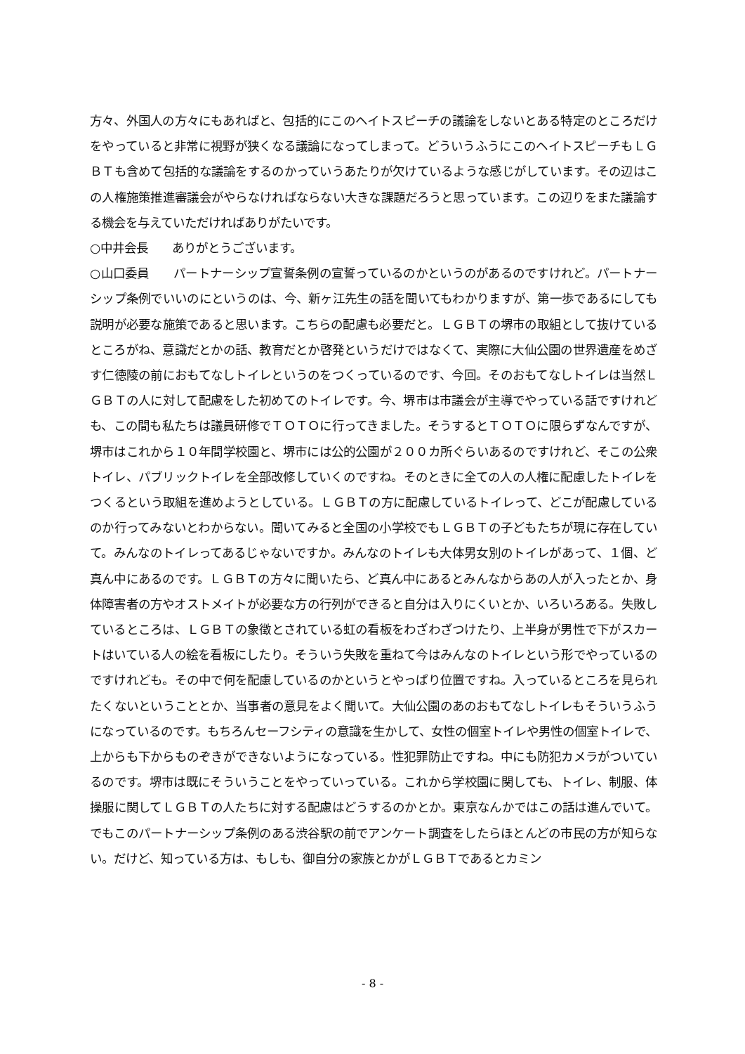方々、外国人の方々にもあればと、包括的にこのヘイトスピーチの議論をしないとある特定のところだけをやっていると非常に視野が狭くなる議論になってしまって。どういうふうにこのヘイトスピーチもＬＧＢＴも含めて包括的な議論をするのかっていうあたりが欠けているような感じがしています。その辺はこの人権施策推進審議会がやらなければならない大きな課題だろうと思っています。この辺りをまた議論する機会を与えていただければありがたいです。
○中井会長　　ありがとうございます。
○山口委員　　パートナーシップ宣誓条例の宣誓っているのかというのがあるのですけれど。パートナーシップ条例でいいのにというのは、今、新ヶ江先生の話を聞いてもわかりますが、第一歩であるにしても説明が必要な施策であると思います。こちらの配慮も必要だと。ＬＧＢＴの堺市の取組として抜けているところがね、意識だとかの話、教育だとか啓発というだけではなくて、実際に大仙公園の世界遺産をめざす仁徳陵の前におもてなしトイレというのをつくっているのです、今回。そのおもてなしトイレは当然ＬＧＢＴの人に対して配慮をした初めてのトイレです。今、堺市は市議会が主導でやっている話ですけれども、この間も私たちは議員研修でＴＯＴＯに行ってきました。そうするとＴＯＴＯに限らずなんですが、堺市はこれから１０年間学校園と、堺市には公的公園が２００カ所ぐらいあるのですけれど、そこの公衆トイレ、パブリックトイレを全部改修していくのですね。そのときに全ての人の人権に配慮したトイレをつくるという取組を進めようとしている。ＬＧＢＴの方に配慮しているトイレって、どこが配慮しているのか行ってみないとわからない。聞いてみると全国の小学校でもＬＧＢＴの子どもたちが現に存在していて。みんなのトイレってあるじゃないですか。みんなのトイレも大体男女別のトイレがあって、１個、ど真ん中にあるのです。ＬＧＢＴの方々に聞いたら、ど真ん中にあるとみんなからあの人が入ったとか、身体障害者の方やオストメイトが必要な方の行列ができると自分は入りにくいとか、いろいろある。失敗しているところは、ＬＧＢＴの象徴とされている虹の看板をわざわざつけたり、上半身が男性で下がスカートはいている人の絵を看板にしたり。そういう失敗を重ねて今はみんなのトイレという形でやっているのですけれども。その中で何を配慮しているのかというとやっぱり位置ですね。入っているところを見られたくないということとか、当事者の意見をよく聞いて。大仙公園のあのおもてなしトイレもそういうふうになっているのです。もちろんセーフシティの意識を生かして、女性の個室トイレや男性の個室トイレで、上からも下からものぞきができないようになっている。性犯罪防止ですね。中にも防犯カメラがついているのです。堺市は既にそういうことをやっていっている。これから学校園に関しても、トイレ、制服、体操服に関してＬＧＢＴの人たちに対する配慮はどうするのかとか。東京なんかではこの話は進んでいて。でもこのパートナーシップ条例のある渋谷駅の前でアンケート調査をしたらほとんどの市民の方が知らない。だけど、知っている方は、もしも、御自分の家族とかがＬＧＢＴであるとカミン
- 8 -